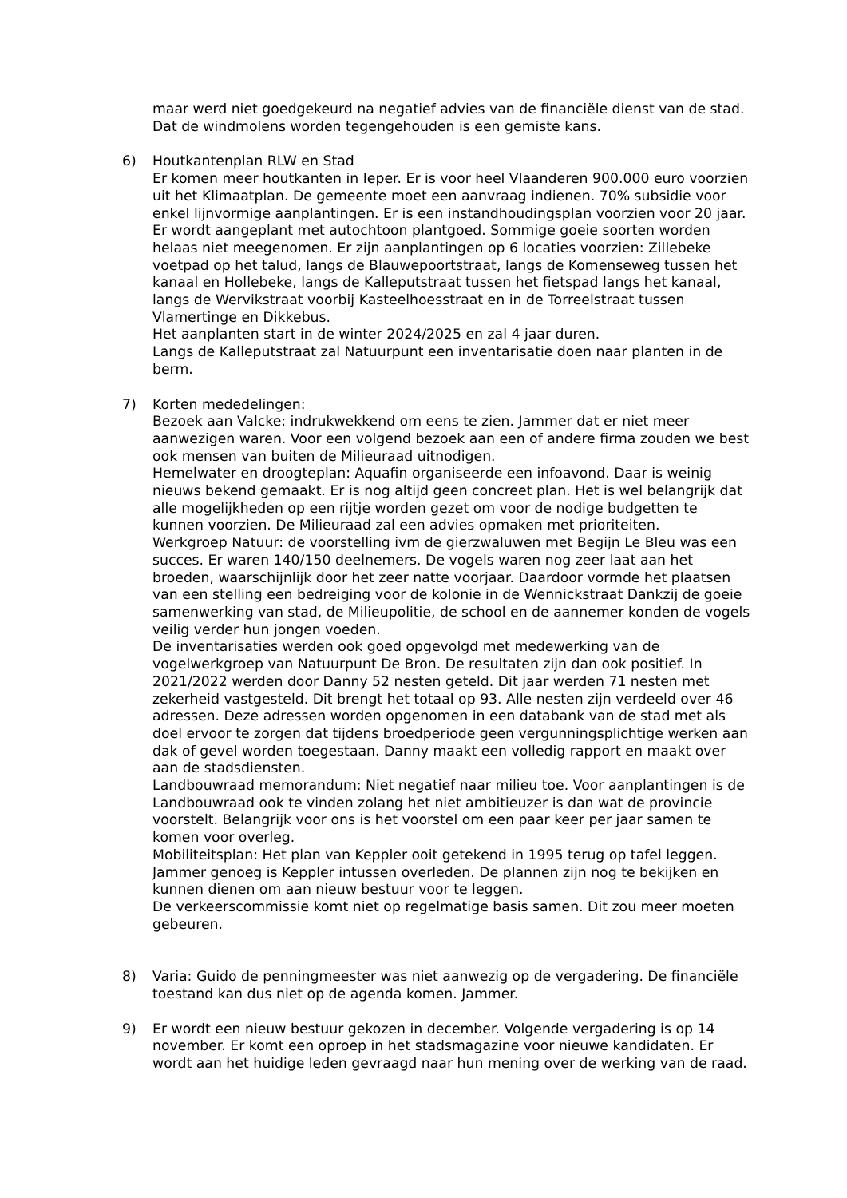maar werd niet goedgekeurd na negatief advies van de financiële dienst van de stad. Dat de windmolens worden tegengehouden is een gemiste kans.
6) Houtkantenplan RLW en Stad
Er komen meer houtkanten in Ieper. Er is voor heel Vlaanderen 900.000 euro voorzien uit het Klimaatplan. De gemeente moet een aanvraag indienen. 70% subsidie voor enkel lijnvormige aanplantingen. Er is een instandhoudingsplan voorzien voor 20 jaar. Er wordt aangeplant met autochtoon plantgoed. Sommige goeie soorten worden helaas niet meegenomen. Er zijn aanplantingen op 6 locaties voorzien: Zillebeke voetpad op het talud, langs de Blauwepoortstraat, langs de Komenseweg tussen het kanaal en Hollebeke, langs de Kalleputstraat tussen het fietspad langs het kanaal, langs de Wervikstraat voorbij Kasteelhoesstraat en in de Torreelstraat tussen Vlamertinge en Dikkebus.
Het aanplanten start in de winter 2024/2025 en zal 4 jaar duren.
Langs de Kalleputstraat zal Natuurpunt een inventarisatie doen naar planten in de berm.
7) Korten mededelingen:
Bezoek aan Valcke: indrukwekkend om eens te zien. Jammer dat er niet meer aanwezigen waren. Voor een volgend bezoek aan een of andere firma zouden we best ook mensen van buiten de Milieuraad uitnodigen.
Hemelwater en droogteplan: Aquafin organiseerde een infoavond. Daar is weinig nieuws bekend gemaakt. Er is nog altijd geen concreet plan. Het is wel belangrijk dat alle mogelijkheden op een rijtje worden gezet om voor de nodige budgetten te kunnen voorzien. De Milieuraad zal een advies opmaken met prioriteiten.
Werkgroep Natuur: de voorstelling ivm de gierzwaluwen met Begijn Le Bleu was een succes. Er waren 140/150 deelnemers. De vogels waren nog zeer laat aan het broeden, waarschijnlijk door het zeer natte voorjaar. Daardoor vormde het plaatsen van een stelling een bedreiging voor de kolonie in de Wennickstraat Dankzij de goeie samenwerking van stad, de Milieupolitie, de school en de aannemer konden de vogels veilig verder hun jongen voeden.
De inventarisaties werden ook goed opgevolgd met medewerking van de vogelwerkgroep van Natuurpunt De Bron. De resultaten zijn dan ook positief. In 2021/2022 werden door Danny 52 nesten geteld. Dit jaar werden 71 nesten met zekerheid vastgesteld. Dit brengt het totaal op 93. Alle nesten zijn verdeeld over 46 adressen. Deze adressen worden opgenomen in een databank van de stad met als doel ervoor te zorgen dat tijdens broedperiode geen vergunningsplichtige werken aan dak of gevel worden toegestaan. Danny maakt een volledig rapport en maakt over aan de stadsdiensten.
Landbouwraad memorandum: Niet negatief naar milieu toe. Voor aanplantingen is de Landbouwraad ook te vinden zolang het niet ambitieuzer is dan wat de provincie voorstelt. Belangrijk voor ons is het voorstel om een paar keer per jaar samen te komen voor overleg.
Mobiliteitsplan: Het plan van Keppler ooit getekend in 1995 terug op tafel leggen. Jammer genoeg is Keppler intussen overleden. De plannen zijn nog te bekijken en kunnen dienen om aan nieuw bestuur voor te leggen.
De verkeerscommissie komt niet op regelmatige basis samen. Dit zou meer moeten gebeuren.
8) Varia: Guido de penningmeester was niet aanwezig op de vergadering. De financiële toestand kan dus niet op de agenda komen. Jammer.
9) Er wordt een nieuw bestuur gekozen in december. Volgende vergadering is op 14 november. Er komt een oproep in het stadsmagazine voor nieuwe kandidaten. Er wordt aan het huidige leden gevraagd naar hun mening over de werking van de raad.